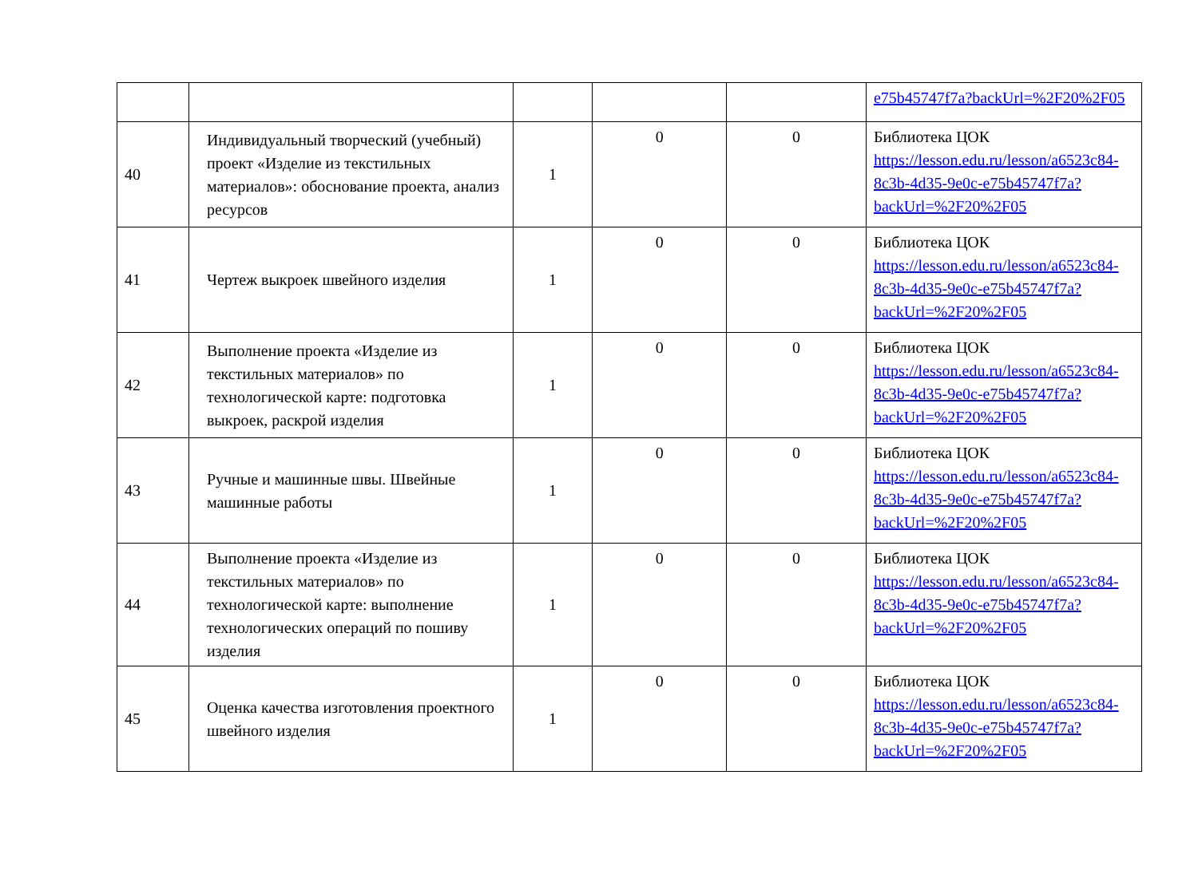| | | | | | e75b45747f7a?backUrl=%2F20%2F05 |
| 40 | Индивидуальный творческий (учебный) проект «Изделие из текстильных материалов»: обоснование проекта, анализ ресурсов | 1 | 0 | 0 | Библиотека ЦОК https://lesson.edu.ru/lesson/a6523c84-8c3b-4d35-9e0c-e75b45747f7a?backUrl=%2F20%2F05 |
| 41 | Чертеж выкроек швейного изделия | 1 | 0 | 0 | Библиотека ЦОК https://lesson.edu.ru/lesson/a6523c84-8c3b-4d35-9e0c-e75b45747f7a?backUrl=%2F20%2F05 |
| 42 | Выполнение проекта «Изделие из текстильных материалов» по технологической карте: подготовка выкроек, раскрой изделия | 1 | 0 | 0 | Библиотека ЦОК https://lesson.edu.ru/lesson/a6523c84-8c3b-4d35-9e0c-e75b45747f7a?backUrl=%2F20%2F05 |
| 43 | Ручные и машинные швы. Швейные машинные работы | 1 | 0 | 0 | Библиотека ЦОК https://lesson.edu.ru/lesson/a6523c84-8c3b-4d35-9e0c-e75b45747f7a?backUrl=%2F20%2F05 |
| 44 | Выполнение проекта «Изделие из текстильных материалов» по технологической карте: выполнение технологических операций по пошиву изделия | 1 | 0 | 0 | Библиотека ЦОК https://lesson.edu.ru/lesson/a6523c84-8c3b-4d35-9e0c-e75b45747f7a?backUrl=%2F20%2F05 |
| 45 | Оценка качества изготовления проектного швейного изделия | 1 | 0 | 0 | Библиотека ЦОК https://lesson.edu.ru/lesson/a6523c84-8c3b-4d35-9e0c-e75b45747f7a?backUrl=%2F20%2F05 |